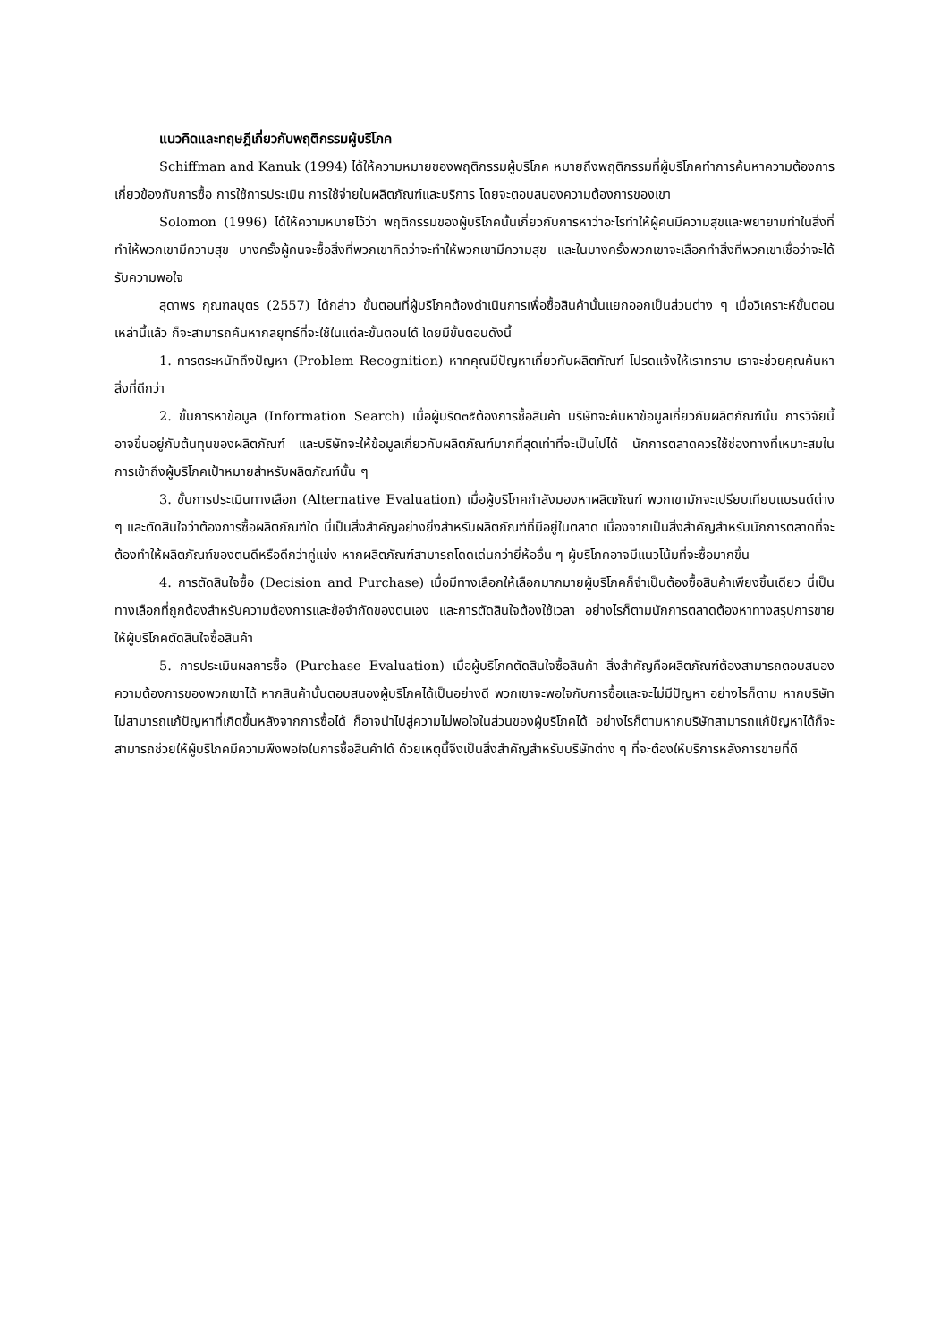แนวคิดและทฤษฎีเกี่ยวกับพฤติกรรมผู้บริโภค
Schiffman and Kanuk (1994) ได้ให้ความหมายของพฤติกรรมผู้บริโภค หมายถึงพฤติกรรมที่ผู้บริโภคทำการค้นหาความต้องการเกี่ยวข้องกับการซื้อ การใช้การประเมิน การใช้จ่ายในผลิตภัณฑ์และบริการ โดยจะตอบสนองความต้องการของเขา
Solomon (1996) ได้ให้ความหมายไว้ว่า พฤติกรรมของผู้บริโภคนั้นเกี่ยวกับการหาว่าอะไรทำให้ผู้คนมีความสุขและพยายามทำในสิ่งที่ทำให้พวกเขามีความสุข บางครั้งผู้คนจะซื้อสิ่งที่พวกเขาคิดว่าจะทำให้พวกเขามีความสุข และในบางครั้งพวกเขาจะเลือกทำสิ่งที่พวกเขาเชื่อว่าจะได้รับความพอใจ
สุดาพร กุณฑลบุตร (2557) ได้กล่าว ขั้นตอนที่ผู้บริโภคต้องดำเนินการเพื่อซื้อสินค้านั้นแยกออกเป็นส่วนต่าง ๆ เมื่อวิเคราะห์ขั้นตอนเหล่านี้แล้ว ก็จะสามารถค้นหากลยุทธ์ที่จะใช้ในแต่ละขั้นตอนได้ โดยมีขั้นตอนดังนี้
1. การตระหนักถึงปัญหา (Problem Recognition) หากคุณมีปัญหาเกี่ยวกับผลิตภัณฑ์ โปรดแจ้งให้เราทราบ เราจะช่วยคุณค้นหาสิ่งที่ดีกว่า
2. ขั้นการหาข้อมูล (Information Search) เมื่อผู้บริด๓๕ต้องการซื้อสินค้า บริษัทจะค้นหาข้อมูลเกี่ยวกับผลิตภัณฑ์นั้น การวิจัยนี้อาจขึ้นอยู่กับต้นทุนของผลิตภัณฑ์ และบริษัทจะให้ข้อมูลเกี่ยวกับผลิตภัณฑ์มากที่สุดเท่าที่จะเป็นไปได้ นักการตลาดควรใช้ช่องทางที่เหมาะสมในการเข้าถึงผู้บริโภคเป้าหมายสำหรับผลิตภัณฑ์นั้น ๆ
3. ขั้นการประเมินทางเลือก (Alternative Evaluation) เมื่อผู้บริโภคกำลังมองหาผลิตภัณฑ์ พวกเขามักจะเปรียบเทียบแบรนด์ต่าง ๆ และตัดสินใจว่าต้องการซื้อผลิตภัณฑ์ใด นี่เป็นสิ่งสำคัญอย่างยิ่งสำหรับผลิตภัณฑ์ที่มีอยู่ในตลาด เนื่องจากเป็นสิ่งสำคัญสำหรับนักการตลาดที่จะต้องทำให้ผลิตภัณฑ์ของตนดีหรือดีกว่าคู่แข่ง หากผลิตภัณฑ์สามารถโดดเด่นกว่ายี่ห้ออื่น ๆ ผู้บริโภคอาจมีแนวโน้มที่จะซื้อมากขึ้น
4. การตัดสินใจซื้อ (Decision and Purchase) เมื่อมีทางเลือกให้เลือกมากมายผู้บริโภคก็จำเป็นต้องซื้อสินค้าเพียงชิ้นเดียว นี่เป็นทางเลือกที่ถูกต้องสำหรับความต้องการและข้อจำกัดของตนเอง และการตัดสินใจต้องใช้เวลา อย่างไรก็ตามนักการตลาดต้องหาทางสรุปการขายให้ผู้บริโภคตัดสินใจซื้อสินค้า
5. การประเมินผลการซื้อ (Purchase Evaluation) เมื่อผู้บริโภคตัดสินใจซื้อสินค้า สิ่งสำคัญคือผลิตภัณฑ์ต้องสามารถตอบสนองความต้องการของพวกเขาได้ หากสินค้านั้นตอบสนองผู้บริโภคได้เป็นอย่างดี พวกเขาจะพอใจกับการซื้อและจะไม่มีปัญหา อย่างไรก็ตาม หากบริษัทไม่สามารถแก้ปัญหาที่เกิดขึ้นหลังจากการซื้อได้ ก็อาจนำไปสู่ความไม่พอใจในส่วนของผู้บริโภคได้ อย่างไรก็ตามหากบริษัทสามารถแก้ปัญหาได้ก็จะสามารถช่วยให้ผู้บริโภคมีความพึงพอใจในการซื้อสินค้าได้ ด้วยเหตุนี้จึงเป็นสิ่งสำคัญสำหรับบริษัทต่าง ๆ ที่จะต้องให้บริการหลังการขายที่ดี